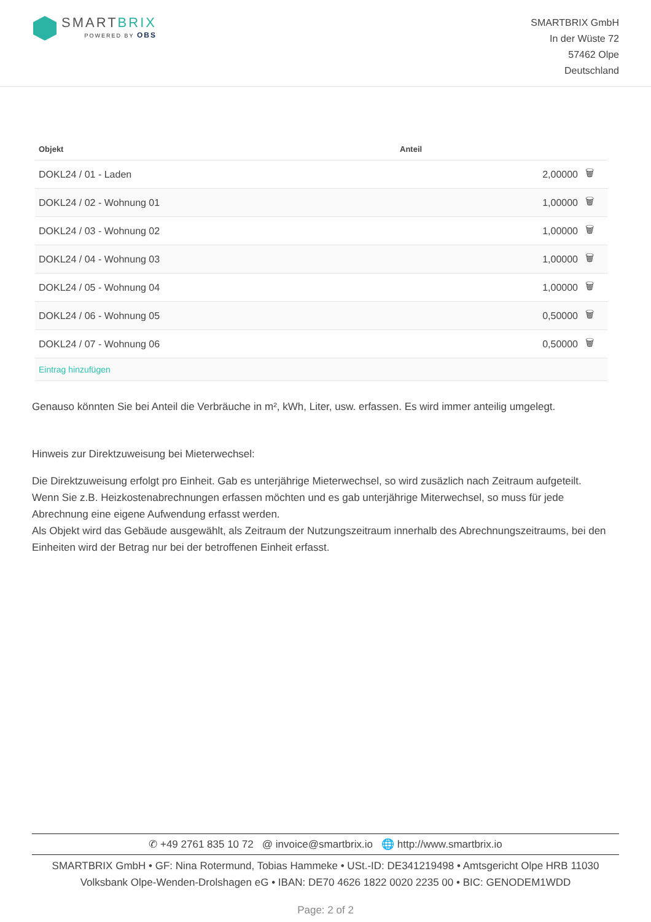SMARTBRIX
POWERED BY OBS
SMARTBRIX GmbH
In der Wüste 72
57462 Olpe
Deutschland
| Objekt | Anteil | |
| --- | --- | --- |
| DOKL24 / 01 - Laden | 2,00000 | 🗑 |
| DOKL24 / 02 - Wohnung 01 | 1,00000 | 🗑 |
| DOKL24 / 03 - Wohnung 02 | 1,00000 | 🗑 |
| DOKL24 / 04 - Wohnung 03 | 1,00000 | 🗑 |
| DOKL24 / 05 - Wohnung 04 | 1,00000 | 🗑 |
| DOKL24 / 06 - Wohnung 05 | 0,50000 | 🗑 |
| DOKL24 / 07 - Wohnung 06 | 0,50000 | 🗑 |
| Eintrag hinzufügen | | |
Genauso könnten Sie bei Anteil die Verbräuche in m², kWh, Liter, usw. erfassen. Es wird immer anteilig umgelegt.
Hinweis zur Direktzuweisung bei Mieterwechsel:
Die Direktzuweisung erfolgt pro Einheit. Gab es unterjährige Mieterwechsel, so wird zusäzlich nach Zeitraum aufgeteilt.
Wenn Sie z.B. Heizkostenabrechnungen erfassen möchten und es gab unterjährige Miterwechsel, so muss für jede Abrechnung eine eigene Aufwendung erfasst werden.
Als Objekt wird das Gebäude ausgewählt, als Zeitraum der Nutzungszeitraum innerhalb des Abrechnungszeitraums, bei den Einheiten wird der Betrag nur bei der betroffenen Einheit erfasst.
✆ +49 2761 835 10 72 @ invoice@smartbrix.io 🌐 http://www.smartbrix.io
SMARTBRIX GmbH • GF: Nina Rotermund, Tobias Hammeke • USt.-ID: DE341219498 • Amtsgericht Olpe HRB 11030
Volksbank Olpe-Wenden-Drolshagen eG • IBAN: DE70 4626 1822 0020 2235 00 • BIC: GENODEM1WDD
Page: 2 of 2